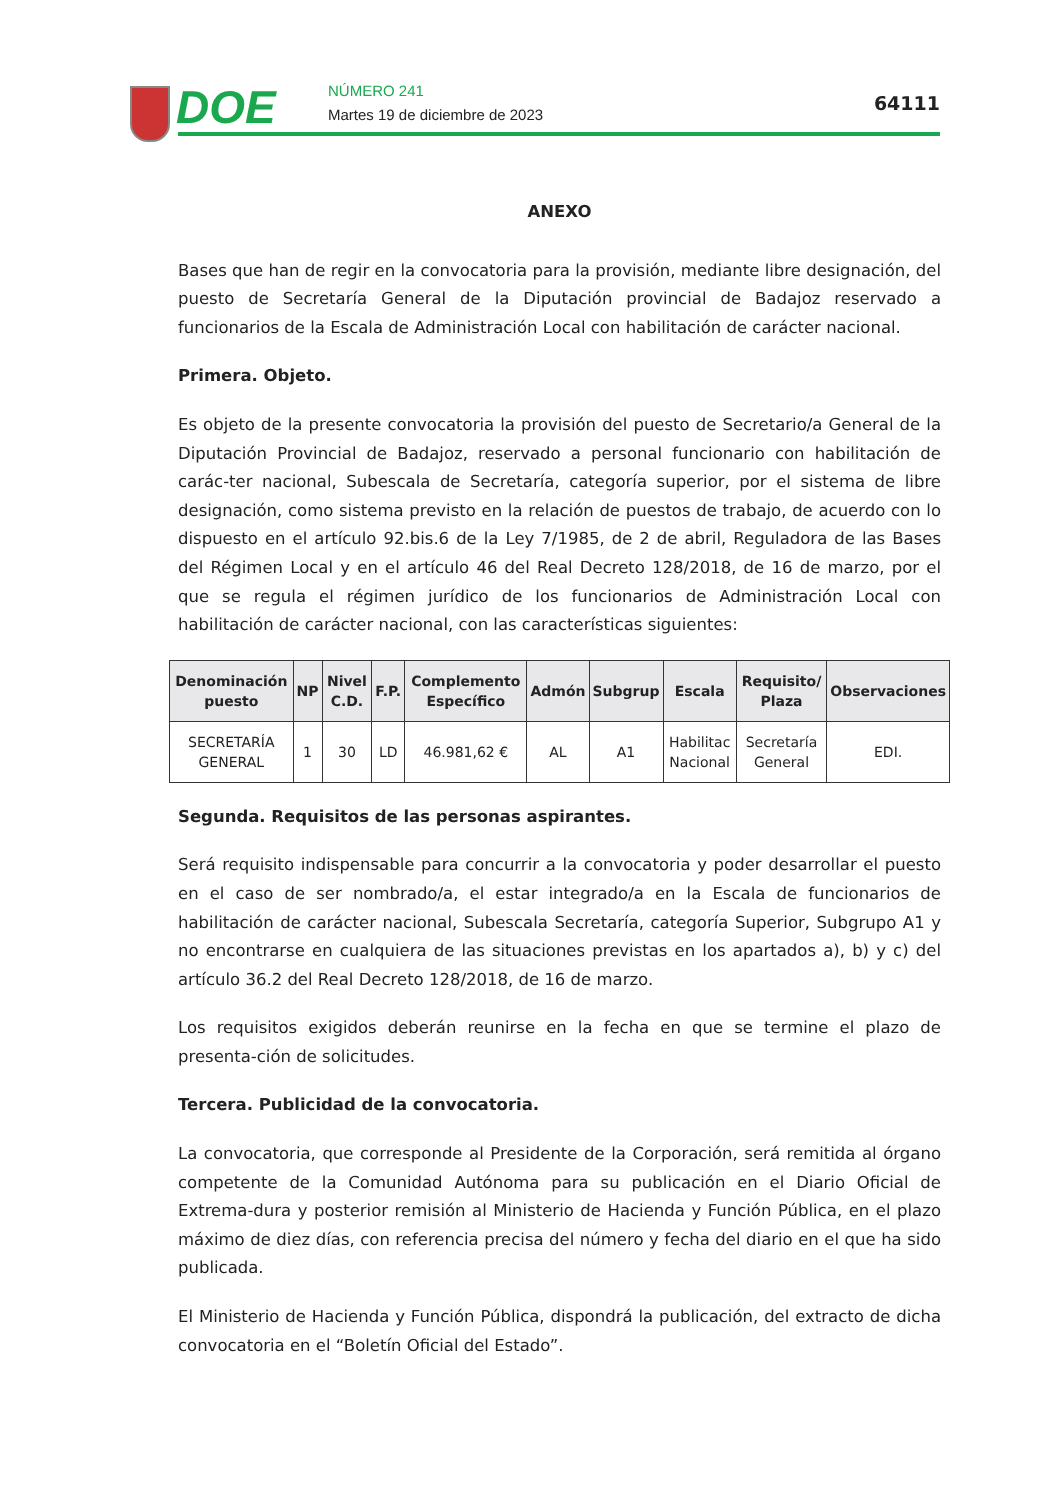DOE NÚMERO 241
Martes 19 de diciembre de 2023
64111
ANEXO
Bases que han de regir en la convocatoria para la provisión, mediante libre designación, del puesto de Secretaría General de la Diputación provincial de Badajoz reservado a funcionarios de la Escala de Administración Local con habilitación de carácter nacional.
Primera. Objeto.
Es objeto de la presente convocatoria la provisión del puesto de Secretario/a General de la Diputación Provincial de Badajoz, reservado a personal funcionario con habilitación de carác-ter nacional, Subescala de Secretaría, categoría superior, por el sistema de libre designación, como sistema previsto en la relación de puestos de trabajo, de acuerdo con lo dispuesto en el artículo 92.bis.6 de la Ley 7/1985, de 2 de abril, Reguladora de las Bases del Régimen Local y en el artículo 46 del Real Decreto 128/2018, de 16 de marzo, por el que se regula el régimen jurídico de los funcionarios de Administración Local con habilitación de carácter nacional, con las características siguientes:
| Denominación puesto | NP | Nivel C.D. | F.P. | Complemento Específico | Admón | Subgrup | Escala | Requisito/ Plaza | Observaciones |
| --- | --- | --- | --- | --- | --- | --- | --- | --- | --- |
| SECRETARÍA GENERAL | 1 | 30 | LD | 46.981,62 € | AL | A1 | Habilitac Nacional | Secretaría General | EDI. |
Segunda. Requisitos de las personas aspirantes.
Será requisito indispensable para concurrir a la convocatoria y poder desarrollar el puesto en el caso de ser nombrado/a, el estar integrado/a en la Escala de funcionarios de habilitación de carácter nacional, Subescala Secretaría, categoría Superior, Subgrupo A1 y no encontrarse en cualquiera de las situaciones previstas en los apartados a), b) y c) del artículo 36.2 del Real Decreto 128/2018, de 16 de marzo.
Los requisitos exigidos deberán reunirse en la fecha en que se termine el plazo de presenta-ción de solicitudes.
Tercera. Publicidad de la convocatoria.
La convocatoria, que corresponde al Presidente de la Corporación, será remitida al órgano competente de la Comunidad Autónoma para su publicación en el Diario Oficial de Extrema-dura y posterior remisión al Ministerio de Hacienda y Función Pública, en el plazo máximo de diez días, con referencia precisa del número y fecha del diario en el que ha sido publicada.
El Ministerio de Hacienda y Función Pública, dispondrá la publicación, del extracto de dicha convocatoria en el “Boletín Oficial del Estado”.